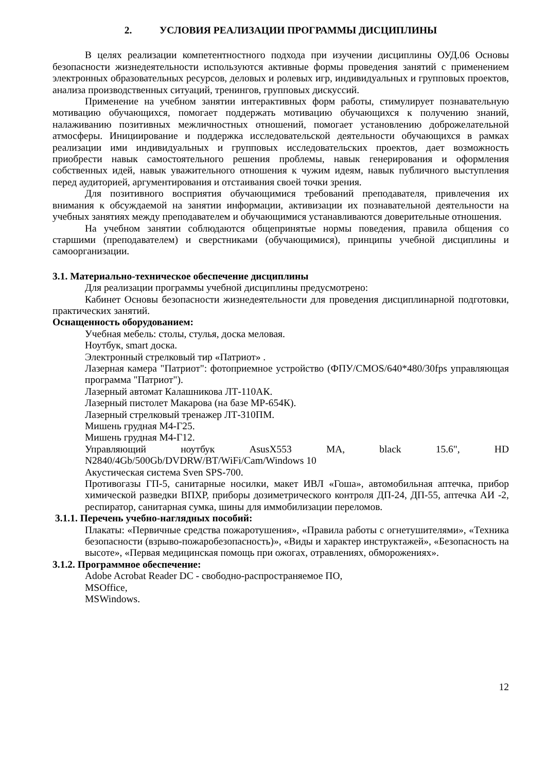2. УСЛОВИЯ РЕАЛИЗАЦИИ ПРОГРАММЫ ДИСЦИПЛИНЫ
В целях реализации компетентностного подхода при изучении дисциплины ОУД.06 Основы безопасности жизнедеятельности используются активные формы проведения занятий с применением электронных образовательных ресурсов, деловых и ролевых игр, индивидуальных и групповых проектов, анализа производственных ситуаций, тренингов, групповых дискуссий.
Применение на учебном занятии интерактивных форм работы, стимулирует познавательную мотивацию обучающихся, помогает поддержать мотивацию обучающихся к получению знаний, налаживанию позитивных межличностных отношений, помогает установлению доброжелательной атмосферы. Инициирование и поддержка исследовательской деятельности обучающихся в рамках реализации ими индивидуальных и групповых исследовательских проектов, дает возможность приобрести навык самостоятельного решения проблемы, навык генерирования и оформления собственных идей, навык уважительного отношения к чужим идеям, навык публичного выступления перед аудиторией, аргументирования и отстаивания своей точки зрения.
Для позитивного восприятия обучающимися требований преподавателя, привлечения их внимания к обсуждаемой на занятии информации, активизации их познавательной деятельности на учебных занятиях между преподавателем и обучающимися устанавливаются доверительные отношения.
На учебном занятии соблюдаются общепринятые нормы поведения, правила общения со старшими (преподавателем) и сверстниками (обучающимися), принципы учебной дисциплины и самоорганизации.
3.1. Материально-техническое обеспечение дисциплины
Для реализации программы учебной дисциплины предусмотрено:
Кабинет Основы безопасности жизнедеятельности для проведения дисциплинарной подготовки, практических занятий.
Оснащенность оборудованием:
Учебная мебель: столы, стулья, доска меловая.
Ноутбук, smart доска.
Электронный стрелковый тир «Патриот» .
Лазерная камера "Патриот": фотоприемное устройство (ФПУ/CMOS/640*480/30fps управляющая программа "Патриот").
Лазерный автомат Калашникова ЛТ-110АК.
Лазерный пистолет Макарова (на базе МР-654К).
Лазерный стрелковый тренажер ЛТ-310ПМ.
Мишень грудная М4-Г25.
Мишень грудная М4-Г12.
Управляющий ноутбук AsusX553 MA, black 15.6", HD N2840/4Gb/500Gb/DVDRW/BT/WiFi/Cam/Windows 10
Акустическая система Sven SPS-700.
Противогазы ГП-5, санитарные носилки, макет ИВЛ «Гоша», автомобильная аптечка, прибор химической разведки ВПХР, приборы дозиметрического контроля ДП-24, ДП-55, аптечка АИ -2, респиратор, санитарная сумка, шины для иммобилизации переломов.
3.1.1. Перечень учебно-наглядных пособий:
Плакаты: «Первичные средства пожаротушения», «Правила работы с огнетушителями», «Техника безопасности (взрыво-пожаробезопасность)», «Виды и характер инструктажей», «Безопасность на высоте», «Первая медицинская помощь при ожогах, отравлениях, обморожениях».
3.1.2. Программное обеспечение:
Adobe Acrobat Reader DC - свободно-распространяемое ПО,
MSOffice,
MSWindows.
12